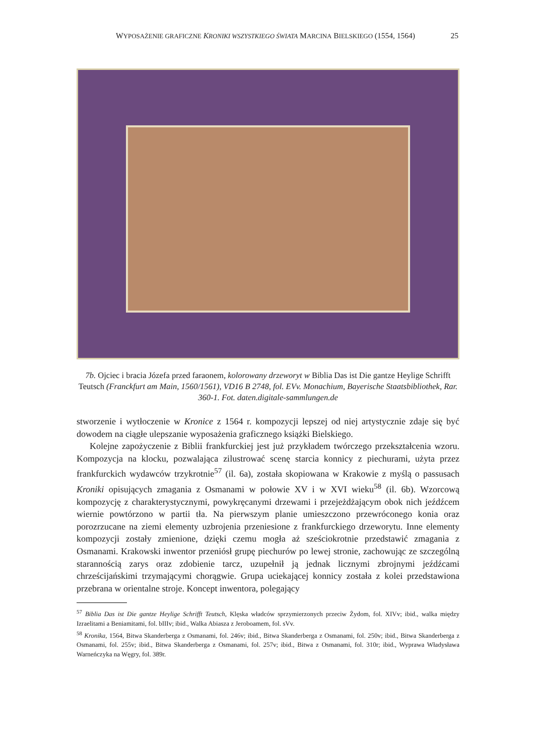WYPOSAŻENIE GRAFICZNE KRONIKI WSZYSTKIEGO ŚWIATA MARCINA BIELSKIEGO (1554, 1564) 25
7b. Ojciec i bracia Józefa przed faraonem, kolorowany drzeworyt w Biblia Das ist Die gantze Heylige Schrifft Teutsch (Franckfurt am Main, 1560/1561), VD16 B 2748, fol. EVv. Monachium, Bayerische Staatsbibliothek, Rar. 360-1. Fot. daten.digitale-sammlungen.de
stworzenie i wytłoczenie w Kronice z 1564 r. kompozycji lepszej od niej artystycznie zdaje się być dowodem na ciągłe ulepszanie wyposażenia graficznego książki Bielskiego.
Kolejne zapożyczenie z Biblii frankfurckiej jest już przykładem twórczego przekształcenia wzoru. Kompozycja na klocku, pozwalająca zilustrować scenę starcia konnicy z piechurami, użyta przez frankfurckich wydawców trzykrotnie<sup>57</sup> (il. 6a), została skopiowana w Krakowie z myślą o passusach Kroniki opisujących zmagania z Osmanami w połowie XV i w XVI wieku<sup>58</sup> (il. 6b). Wzorcową kompozycję z charakterystycznymi, powykręcanymi drzewami i przejeżdżającym obok nich jeźdźcem wiernie powtórzono w partii tła. Na pierwszym planie umieszczono przewróconego konia oraz porozrzucane na ziemi elementy uzbrojenia przeniesione z frankfurckiego drzeworytu. Inne elementy kompozycji zostały zmienione, dzięki czemu mogła aż sześciokrotnie przedstawić zmagania z Osmanami. Krakowski inwentor przeniósł grupę piechurów po lewej stronie, zachowując ze szczególną starannością zarys oraz zdobienie tarcz, uzupełnił ją jednak licznymi zbrojnymi jeźdźcami chrześcijańskimi trzymającymi chorągwie. Grupa uciekającej konnicy została z kolei przedstawiona przebrana w orientalne stroje. Koncept inwentora, polegający
<sup>57</sup> Biblia Das ist Die gantze Heylige Schrifft Teutsch, Klęska władców sprzymierzonych przeciw Żydom, fol. XIVv; ibid., walka między Izraelitami a Beniamitami, fol. bIIIv; ibid., Walka Abiasza z Jeroboamem, fol. sVv.
<sup>58</sup> Kronika, 1564, Bitwa Skanderberga z Osmanami, fol. 246v; ibid., Bitwa Skanderberga z Osmanami, fol. 250v; ibid., Bitwa Skanderberga z Osmanami, fol. 255v; ibid., Bitwa Skanderberga z Osmanami, fol. 257v; ibid., Bitwa z Osmanami, fol. 310r; ibid., Wyprawa Władysława Warneńczyka na Węgry, fol. 389r.